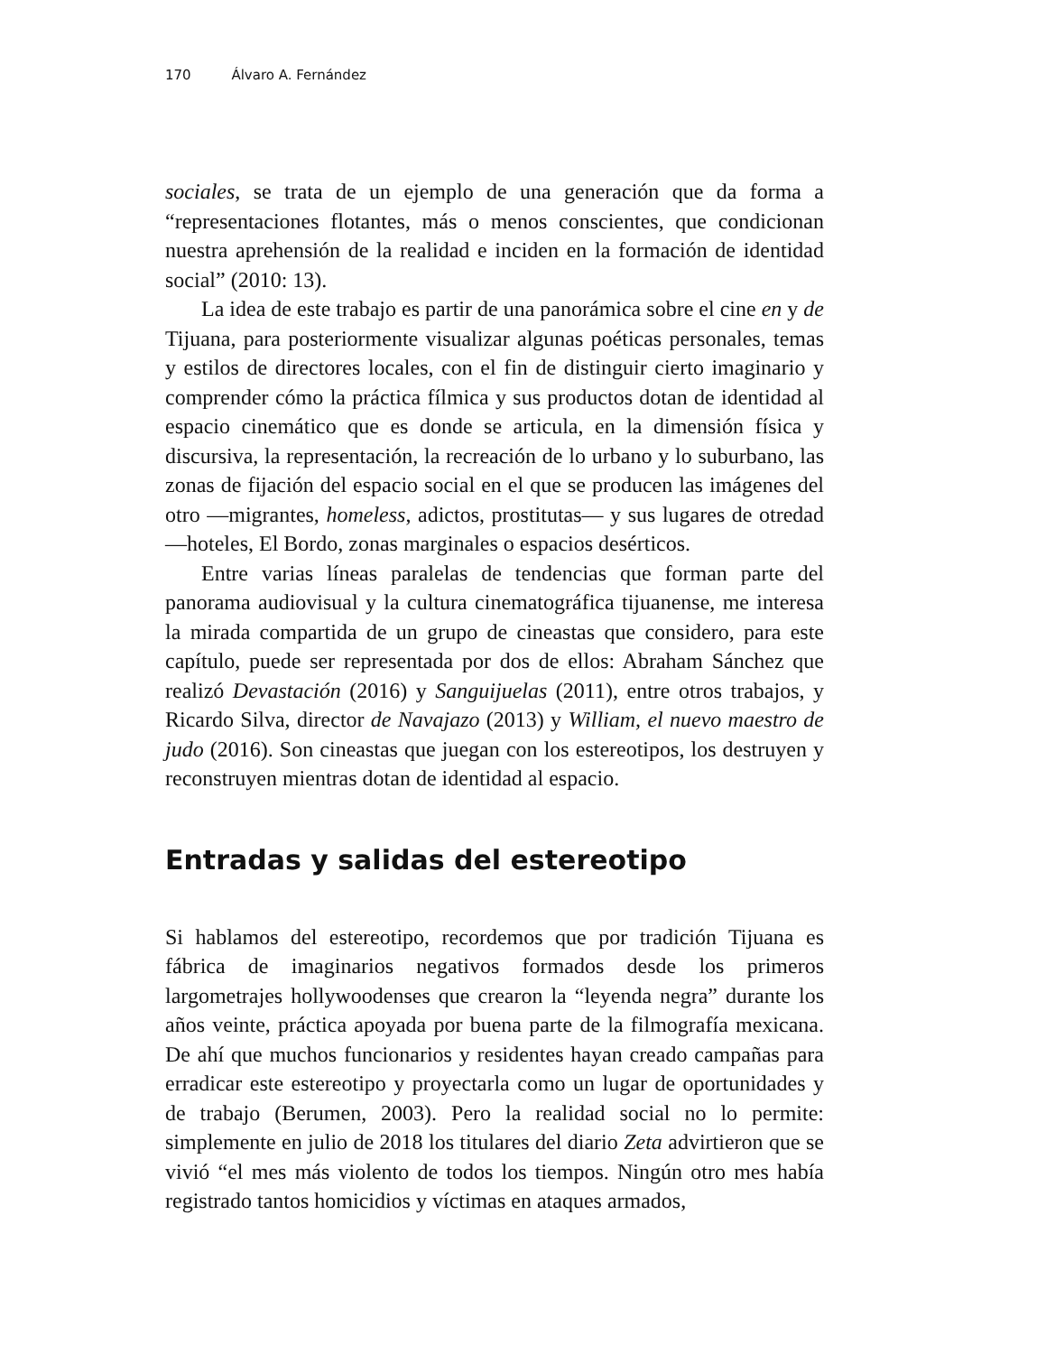170 Álvaro A. Fernández
sociales, se trata de un ejemplo de una generación que da forma a “representaciones flotantes, más o menos conscientes, que condicionan nuestra aprehensión de la realidad e inciden en la formación de identidad social” (2010: 13).
La idea de este trabajo es partir de una panorámica sobre el cine en y de Tijuana, para posteriormente visualizar algunas poéticas personales, temas y estilos de directores locales, con el fin de distinguir cierto imaginario y comprender cómo la práctica fílmica y sus productos dotan de identidad al espacio cinemático que es donde se articula, en la dimensión física y discursiva, la representación, la recreación de lo urbano y lo suburbano, las zonas de fijación del espacio social en el que se producen las imágenes del otro —migrantes, homeless, adictos, prostitutas— y sus lugares de otredad —hoteles, El Bordo, zonas marginales o espacios desérticos.
Entre varias líneas paralelas de tendencias que forman parte del panorama audiovisual y la cultura cinematográfica tijuanense, me interesa la mirada compartida de un grupo de cineastas que considero, para este capítulo, puede ser representada por dos de ellos: Abraham Sánchez que realizó Devastación (2016) y Sanguijuelas (2011), entre otros trabajos, y Ricardo Silva, director de Navajazo (2013) y William, el nuevo maestro de judo (2016). Son cineastas que juegan con los estereotipos, los destruyen y reconstruyen mientras dotan de identidad al espacio.
Entradas y salidas del estereotipo
Si hablamos del estereotipo, recordemos que por tradición Tijuana es fábrica de imaginarios negativos formados desde los primeros largometrajes hollywoodenses que crearon la “leyenda negra” durante los años veinte, práctica apoyada por buena parte de la filmografía mexicana. De ahí que muchos funcionarios y residentes hayan creado campañas para erradicar este estereotipo y proyectarla como un lugar de oportunidades y de trabajo (Berumen, 2003). Pero la realidad social no lo permite: simplemente en julio de 2018 los titulares del diario Zeta advirtieron que se vivió “el mes más violento de todos los tiempos. Ningún otro mes había registrado tantos homicidios y víctimas en ataques armados,